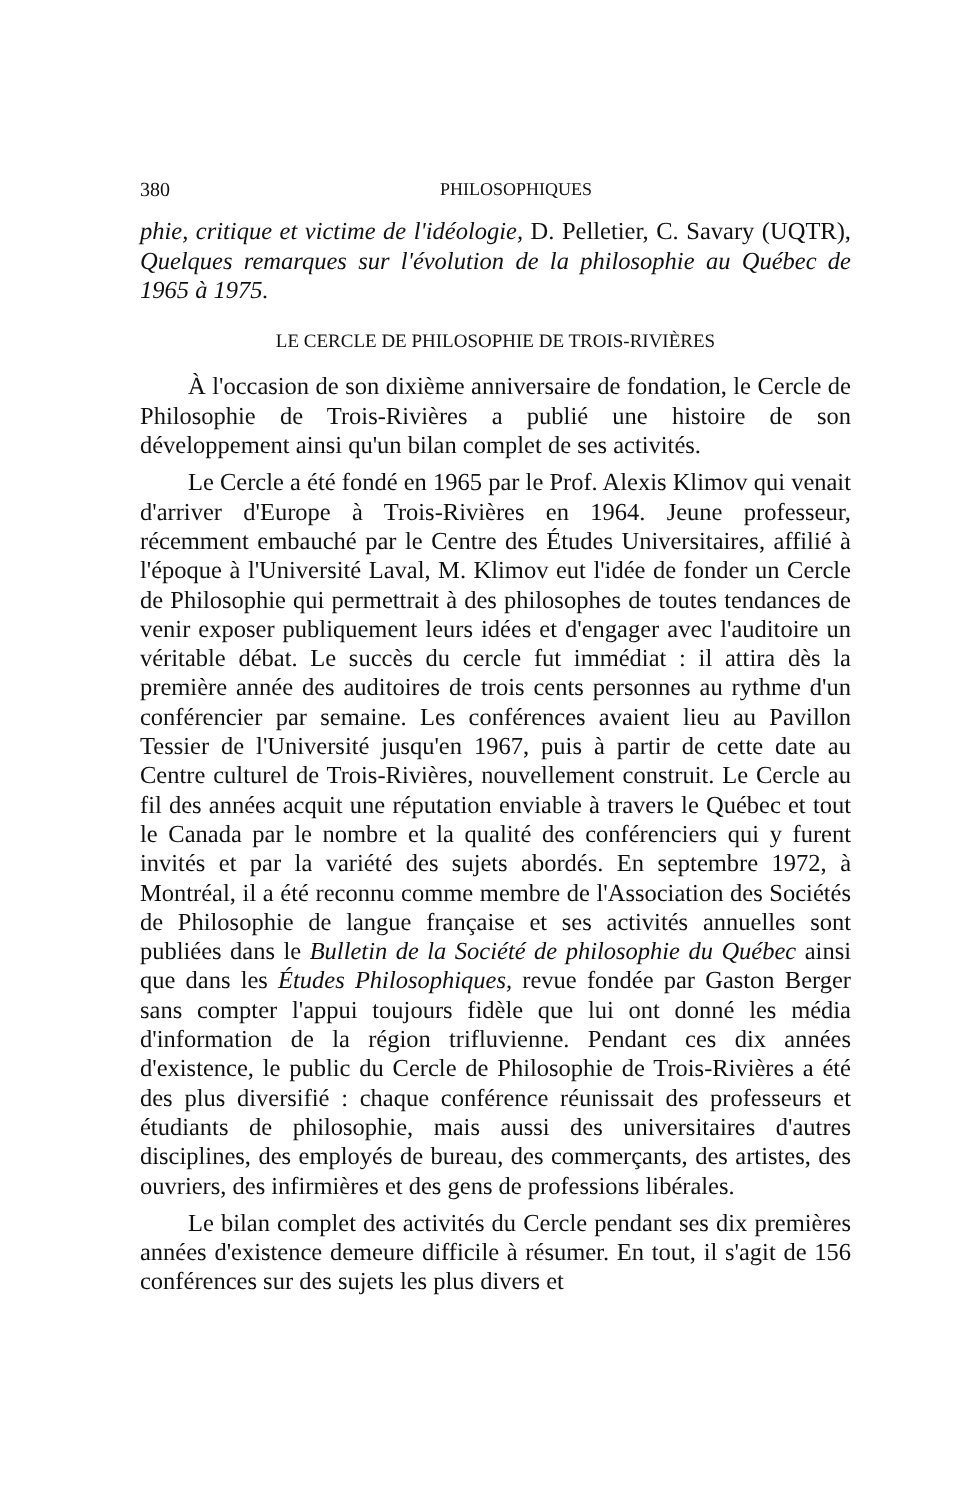380 PHILOSOPHIQUES
phie, critique et victime de l'idéologie, D. Pelletier, C. Savary (UQTR), Quelques remarques sur l'évolution de la philosophie au Québec de 1965 à 1975.
LE CERCLE DE PHILOSOPHIE DE TROIS-RIVIÈRES
À l'occasion de son dixième anniversaire de fondation, le Cercle de Philosophie de Trois-Rivières a publié une histoire de son développement ainsi qu'un bilan complet de ses activités.
Le Cercle a été fondé en 1965 par le Prof. Alexis Klimov qui venait d'arriver d'Europe à Trois-Rivières en 1964. Jeune professeur, récemment embauché par le Centre des Études Universitaires, affilié à l'époque à l'Université Laval, M. Klimov eut l'idée de fonder un Cercle de Philosophie qui permettrait à des philosophes de toutes tendances de venir exposer publiquement leurs idées et d'engager avec l'auditoire un véritable débat. Le succès du cercle fut immédiat : il attira dès la première année des auditoires de trois cents personnes au rythme d'un conférencier par semaine. Les conférences avaient lieu au Pavillon Tessier de l'Université jusqu'en 1967, puis à partir de cette date au Centre culturel de Trois-Rivières, nouvellement construit. Le Cercle au fil des années acquit une réputation enviable à travers le Québec et tout le Canada par le nombre et la qualité des conférenciers qui y furent invités et par la variété des sujets abordés. En septembre 1972, à Montréal, il a été reconnu comme membre de l'Association des Sociétés de Philosophie de langue française et ses activités annuelles sont publiées dans le Bulletin de la Société de philosophie du Québec ainsi que dans les Études Philosophiques, revue fondée par Gaston Berger sans compter l'appui toujours fidèle que lui ont donné les média d'information de la région trifluvienne. Pendant ces dix années d'existence, le public du Cercle de Philosophie de Trois-Rivières a été des plus diversifié : chaque conférence réunissait des professeurs et étudiants de philosophie, mais aussi des universitaires d'autres disciplines, des employés de bureau, des commerçants, des artistes, des ouvriers, des infirmières et des gens de professions libérales.
Le bilan complet des activités du Cercle pendant ses dix premières années d'existence demeure difficile à résumer. En tout, il s'agit de 156 conférences sur des sujets les plus divers et